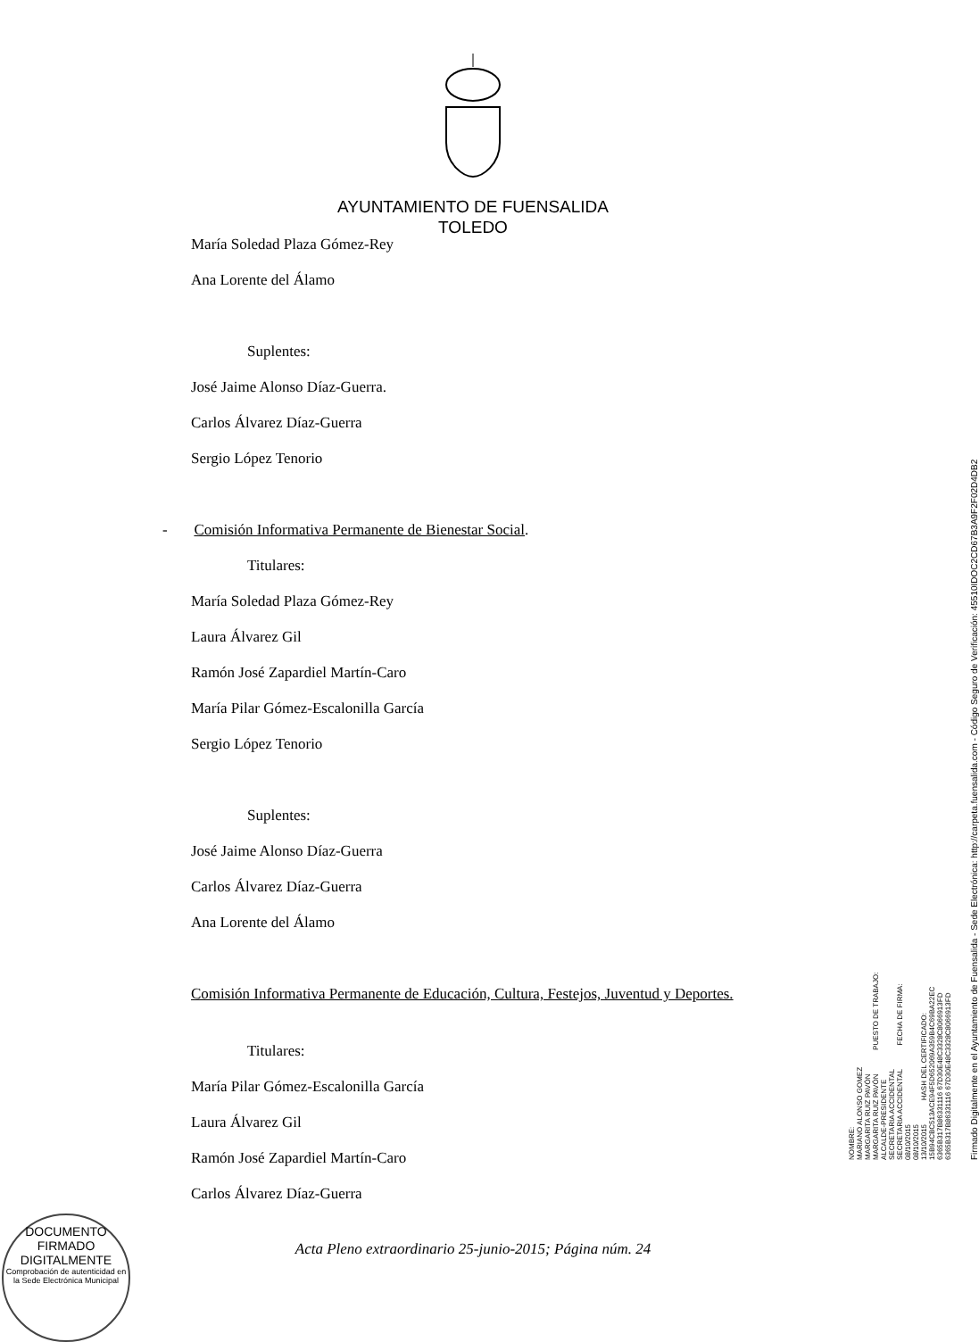AYUNTAMIENTO DE FUENSALIDA
TOLEDO
María Soledad Plaza Gómez-Rey
Ana Lorente del Álamo
Suplentes:
José Jaime Alonso Díaz-Guerra.
Carlos Álvarez Díaz-Guerra
Sergio López Tenorio
- Comisión Informativa Permanente de Bienestar Social.
Titulares:
María Soledad Plaza Gómez-Rey
Laura Álvarez Gil
Ramón José Zapardiel Martín-Caro
María Pilar Gómez-Escalonilla García
Sergio López Tenorio
Suplentes:
José Jaime Alonso Díaz-Guerra
Carlos Álvarez Díaz-Guerra
Ana Lorente del Álamo
Comisión Informativa Permanente de Educación, Cultura, Festejos, Juventud y Deportes.
Titulares:
María Pilar Gómez-Escalonilla García
Laura Álvarez Gil
Ramón José Zapardiel Martín-Caro
Carlos Álvarez Díaz-Guerra
NOMBRE: MARIANO ALONSO GOMEZ MARGARITA RUIZ PAVÓN MARGARITA RUIZ PAVÓN PUESTO DE TRABAJO: ALCALDE-PRESIDENTE SECRETARIA ACCIDENTAL SECRETARIA ACCIDENTAL FECHA DE FIRMA: 08/10/2015 08/10/2015 13/10/2015 HASH DEL CERTIFICADO: 15B94CBC513ACE94F5D652069A359B4C69BA22EC 6365B317B86331116 67D30E48C3328C8066913FD 6365B317B86331116 67D30E48C3328C8066913FD
Firmado Digitalmente en el Ayuntamiento de Fuensalida - Sede Electrónica: http://carpeta.fuensalida.com - Código Seguro de Verificación: 45510IDOC2CD67B3A9F2F02D4DB2
DOCUMENTO FIRMADO DIGITALMENTE
Comprobación de autenticidad en la Sede Electrónica Municipal
Acta Pleno extraordinario 25-junio-2015; Página núm. 24